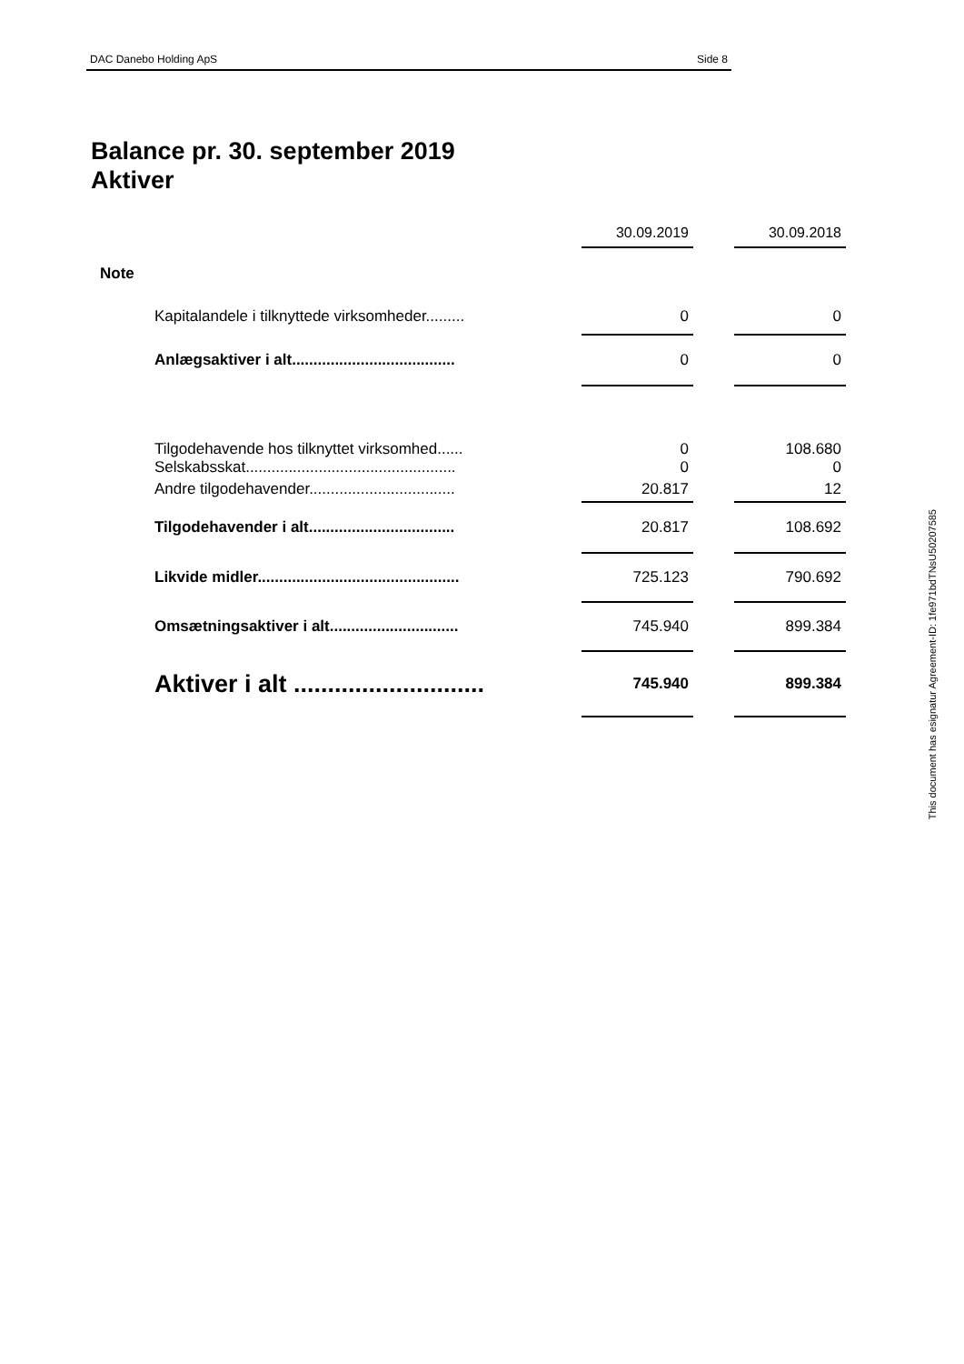DAC Danebo Holding ApS Side 8
Balance pr. 30. september 2019
Aktiver
| | | 30.09.2019 | | 30.09.2018 |
| Note | | | | |
| | Kapitalandele i tilknyttede virksomheder......... | 0 | | 0 |
| | Anlægsaktiver i alt...................................... | 0 | | 0 |
| | Tilgodehavende hos tilknyttet virksomhed...... | 0 | | 108.680 |
| | Selskabsskat................................................. | 0 | | 0 |
| | Andre tilgodehavender.................................. | 20.817 | | 12 |
| | Tilgodehavender i alt.................................. | 20.817 | | 108.692 |
| | Likvide midler............................................... | 725.123 | | 790.692 |
| | Omsætningsaktiver i alt.............................. | 745.940 | | 899.384 |
| | Aktiver i alt ............................ | 745.940 | | 899.384 |
This document has esignatur Agreement-ID: 1fe971bdTNsU50207585